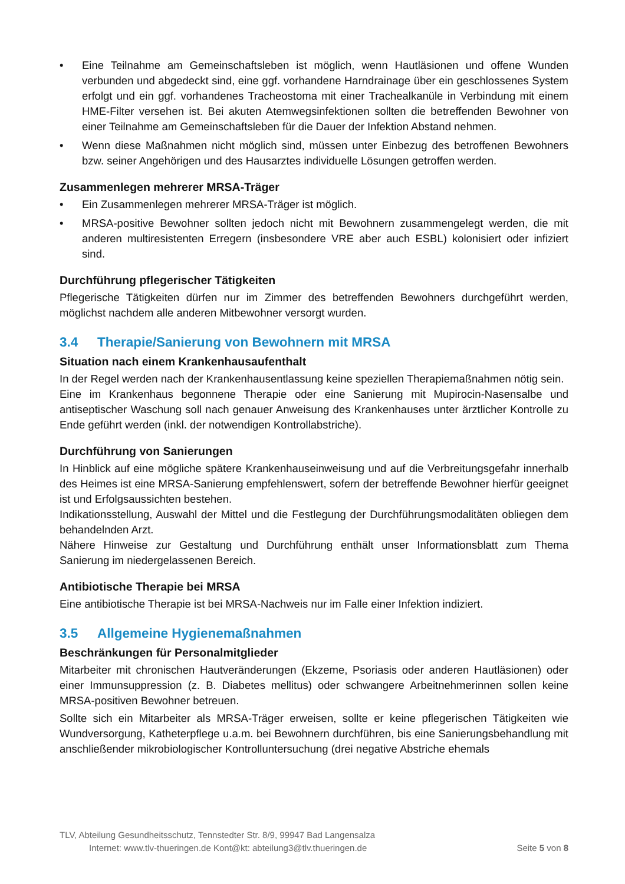• Eine Teilnahme am Gemeinschaftsleben ist möglich, wenn Hautläsionen und offene Wunden verbunden und abgedeckt sind, eine ggf. vorhandene Harndrainage über ein geschlossenes System erfolgt und ein ggf. vorhandenes Tracheostoma mit einer Trachealkanüle in Verbindung mit einem HME-Filter versehen ist. Bei akuten Atemwegsinfektionen sollten die betreffenden Bewohner von einer Teilnahme am Gemeinschaftsleben für die Dauer der Infektion Abstand nehmen.
• Wenn diese Maßnahmen nicht möglich sind, müssen unter Einbezug des betroffenen Bewohners bzw. seiner Angehörigen und des Hausarztes individuelle Lösungen getroffen werden.
Zusammenlegen mehrerer MRSA-Träger
• Ein Zusammenlegen mehrerer MRSA-Träger ist möglich.
• MRSA-positive Bewohner sollten jedoch nicht mit Bewohnern zusammengelegt werden, die mit anderen multiresistenten Erregern (insbesondere VRE aber auch ESBL) kolonisiert oder infiziert sind.
Durchführung pflegerischer Tätigkeiten
Pflegerische Tätigkeiten dürfen nur im Zimmer des betreffenden Bewohners durchgeführt werden, möglichst nachdem alle anderen Mitbewohner versorgt wurden.
3.4 Therapie/Sanierung von Bewohnern mit MRSA
Situation nach einem Krankenhausaufenthalt
In der Regel werden nach der Krankenhausentlassung keine speziellen Therapiemaßnahmen nötig sein.
Eine im Krankenhaus begonnene Therapie oder eine Sanierung mit Mupirocin-Nasensalbe und antiseptischer Waschung soll nach genauer Anweisung des Krankenhauses unter ärztlicher Kontrolle zu Ende geführt werden (inkl. der notwendigen Kontrollabstriche).
Durchführung von Sanierungen
In Hinblick auf eine mögliche spätere Krankenhauseinweisung und auf die Verbreitungsgefahr innerhalb des Heimes ist eine MRSA-Sanierung empfehlenswert, sofern der betreffende Bewohner hierfür geeignet ist und Erfolgsaussichten bestehen.
Indikationsstellung, Auswahl der Mittel und die Festlegung der Durchführungsmodalitäten obliegen dem behandelnden Arzt.
Nähere Hinweise zur Gestaltung und Durchführung enthält unser Informationsblatt zum Thema Sanierung im niedergelassenen Bereich.
Antibiotische Therapie bei MRSA
Eine antibiotische Therapie ist bei MRSA-Nachweis nur im Falle einer Infektion indiziert.
3.5 Allgemeine Hygienemaßnahmen
Beschränkungen für Personalmitglieder
Mitarbeiter mit chronischen Hautveränderungen (Ekzeme, Psoriasis oder anderen Hautläsionen) oder einer Immunsuppression (z. B. Diabetes mellitus) oder schwangere Arbeitnehmerinnen sollen keine MRSA-positiven Bewohner betreuen.
Sollte sich ein Mitarbeiter als MRSA-Träger erweisen, sollte er keine pflegerischen Tätigkeiten wie Wundversorgung, Katheterpflege u.a.m. bei Bewohnern durchführen, bis eine Sanierungsbehandlung mit anschließender mikrobiologischer Kontrolluntersuchung (drei negative Abstriche ehemals
TLV, Abteilung Gesundheitsschutz, Tennstedter Str. 8/9, 99947 Bad Langensalza
Internet: www.tlv-thueringen.de Kont@kt: abteilung3@tlv.thueringen.de Seite 5 von 8